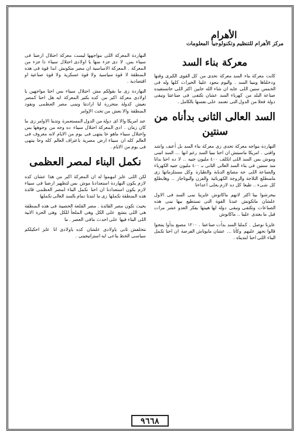الأهرام
مركز الأهرام للتنظيم وتكنولوجيا المعلومات
معركة بناء السد
كانت معركة بناء السد معركة تحدى من كل القوى الكبرى وقتها ودخلناها وبنينا السد . واليوم بنعود علينا الخيرات كلها وله فى الخمس سنين اللى جايه ان شاء الله حابين اكثر اللى حاتستفيده صناعة البلد من كهرباء السد عشان تكتفى فى صناعتنا ونبقى دولة فعلا من الدول التى تعتمد على نفسها بالكامل .
السد العالى الثانى بدأناه من سنتين
التهاردة بنواجه معركة تحدى زى معركة بناء السد بل أعنف واشد واقتى . امريكا ماسبتش ان احنا نبنيا السد رغم انها ... السد اتبنى وموش بس السد اللى اتكلف ٤٠٠ مليون جنيه .. لا ده احنا بدانا منذ سنتين فى بناء السد العالى الثانى بـ ٤٠٠ مليون جنيه الكهرباء والصناعة اللى جه مصانع الدبابة والطيارة وكل مستلزماتها زى مامنطلع الثلاجة والزوجة الكهربائية والفرن والبوتاجاز .. وهايطلع كل شىء .. طيعا كل ده لازم يغلى أعداءنا
بيحرشوا بينا اكثر لانهم ماكانوش عايزينا نبنى السد فى الاول علشان ماتكونش عندنا القوة التى تستطيع بيها نبنى هذه الصناعات وتكتفى ونبقى دولة لها هيبتها يفكر العدو عشر مرات قبل ما يعتدى علينا .. ماكانوش
عايزنا نوصل . كملنا السد بدأت صناعتنا . ١٢٠٠ مصنع بدأوا ينتجوا قالوا نجهز عليهم وكأنا ... عشان مايوناش الفرصة ان احنا تكمل البناء اللى احنا ابتديناه .
النهاردة المعركة اللى بنواجهها ليست معركة احتلال ارضنا فى سيناء بس. لا دى جزء منها يا اولادى احتلال سيناء دا جزء من المعركة . المعركة الاساسية ان مصر متكونش ابدا قوة فى هذه المنطقة لا قوة سياسية ولا قوة عسكرية ولا قوة صناعية او اقتصادية .
النهاردة زى ما بقولكم مش احتلال سيناء بس احنا مواجهين يا اولادى معركة اكبر من كده بكتير المعركة ايه هل احنا كمصر نعيش كدولة متحررة لنا ارادتنا ونبنى مصر العظمى ونقود المنطقة والا نعش من تحت الإوامر
عند امريكا والا اى دولة من الدول المستعمرة وتدينا الاوامر زى ما كان زمان . ادى المعركة احتلال سيناء ده وجه من وجوهها بس واحتلال سيناء ماهو حا ينتهى فى يوم من الايام لانه معروف فى العالم كله ان سيناء ارض مصرية باعتراف العالم كله وحا ينتهى فى يوم من الايام .
نكمل البناء لمصر العظمى
لكن اللى عايز انبهموا له ان المعركة اكبر من هذا عشان كده لازم يكون النهاردة استعدادنا موش بس لتطهير ارضنا فى سيناء لازم يكون استعدادنا ان احنا نكمل البناء لمصر العظمى قائدة هذه المنطقة نكملها زى ما ابتدنا تمام بالسد العالى نكملها
بحيث تكون مصر القائدة . مصر القلعة الحصينة فى هذه المنطقة هى اللى بتشع على الكل وهى الملجأ للكل وهى الحرة الابية اللى البناء فيها على احدث مافى العصر . ما
نتخلفش ثانى ياولادى علشان كده ياولادى انا عايز احكيلكم سياسى الخط بتاعى ايه استراتيجيتى .
٩٦٦٨